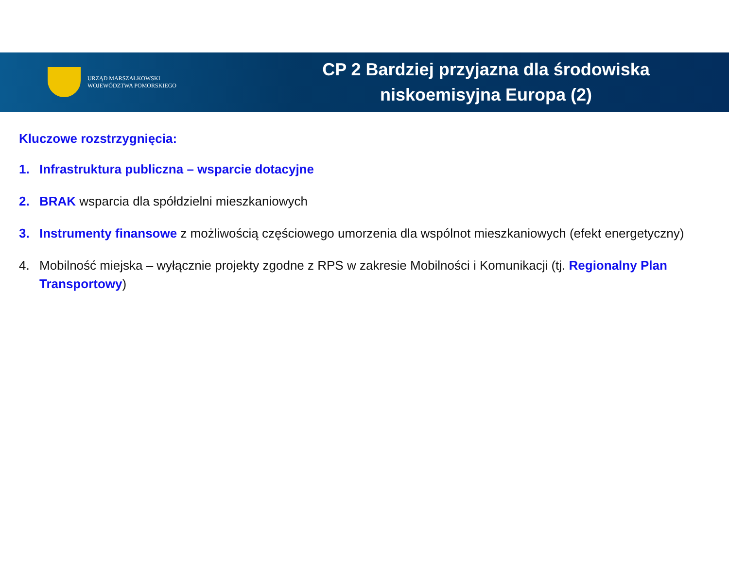URZĄD MARSZAŁKOWSKI
WOJEWÓDZTWA POMORSKIEGO
CP 2 Bardziej przyjazna dla środowiska
niskoemisyjna Europa (2)
Kluczowe rozstrzygnięcia:
1. Infrastruktura publiczna – wsparcie dotacyjne
2. BRAK wsparcia dla spółdzielni mieszkaniowych
3. Instrumenty finansowe z możliwością częściowego umorzenia dla wspólnot mieszkaniowych (efekt energetyczny)
4. Mobilność miejska – wyłącznie projekty zgodne z RPS w zakresie Mobilności i Komunikacji (tj. Regionalny Plan Transportowy)